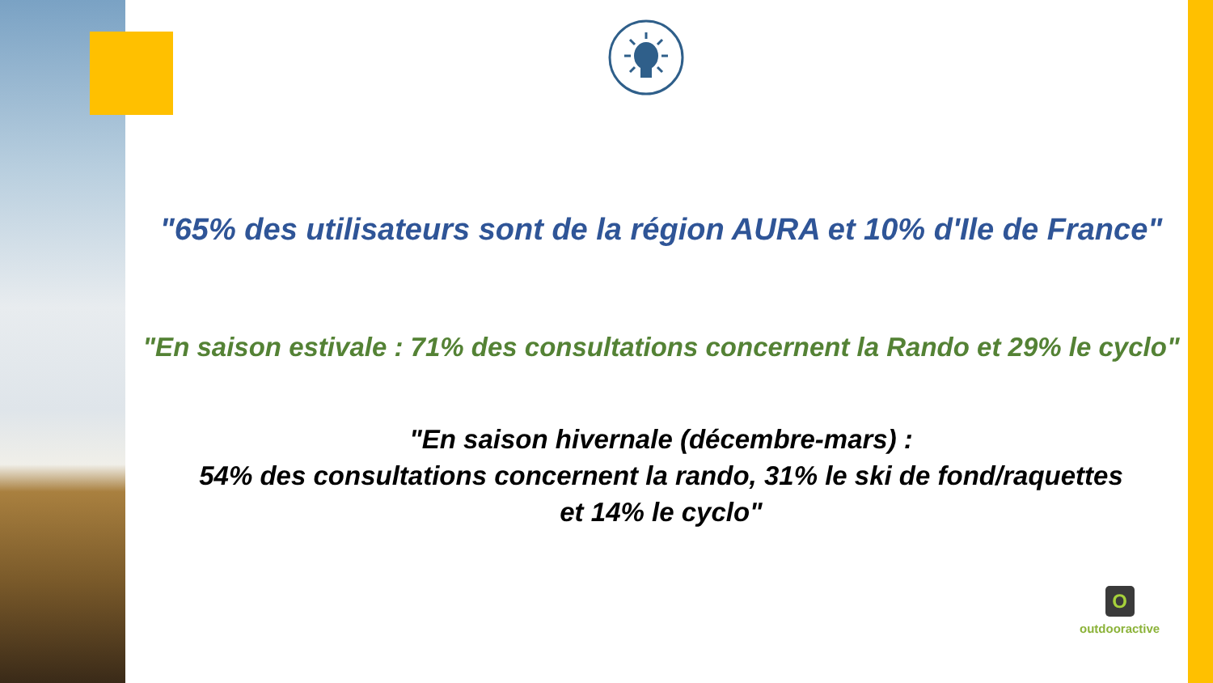"65% des utilisateurs sont de la région AURA et 10% d'Ile de France"
"En saison estivale : 71% des consultations concernent la Rando et 29% le cyclo"
"En saison hivernale (décembre-mars) :
54% des consultations concernent la rando, 31% le ski de fond/raquettes
et 14% le cyclo"
O
outdooractive